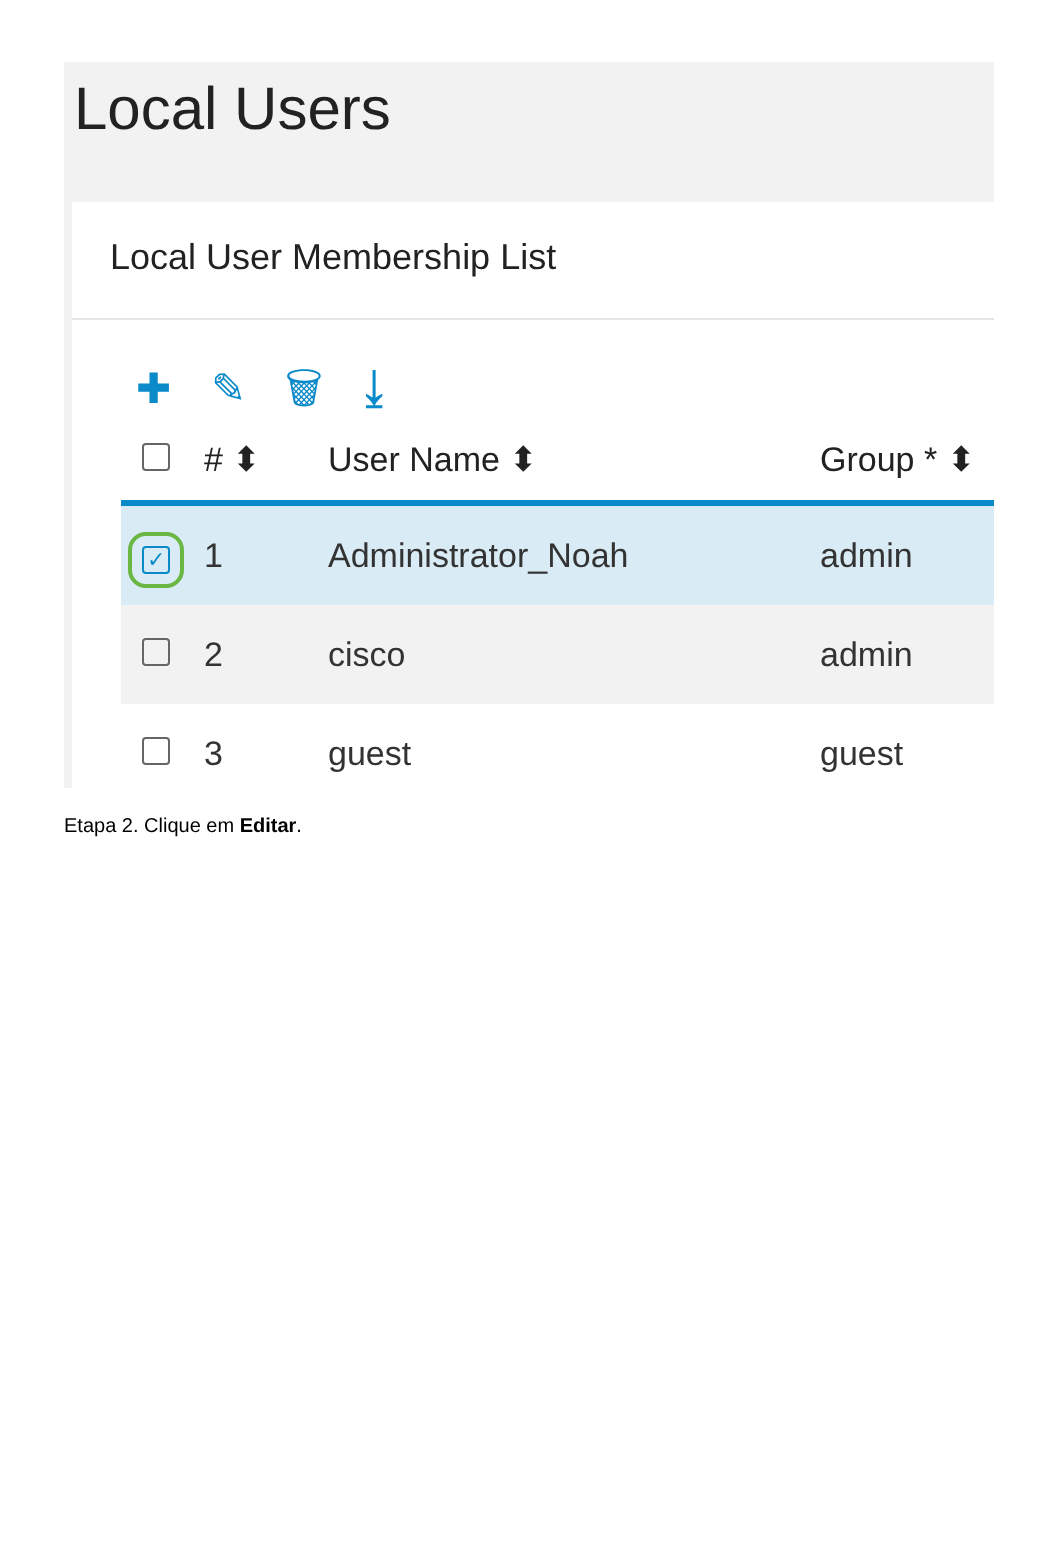Local Users
Local User Membership List
✚ ✎ 🗑 ⤓
| | # ⬍ | User Name ⬍ | Group * ⬍ |
| --- | --- | --- | --- |
| ✓ | 1 | Administrator_Noah | admin |
| | 2 | cisco | admin |
| | 3 | guest | guest |
Etapa 2. Clique em Editar.